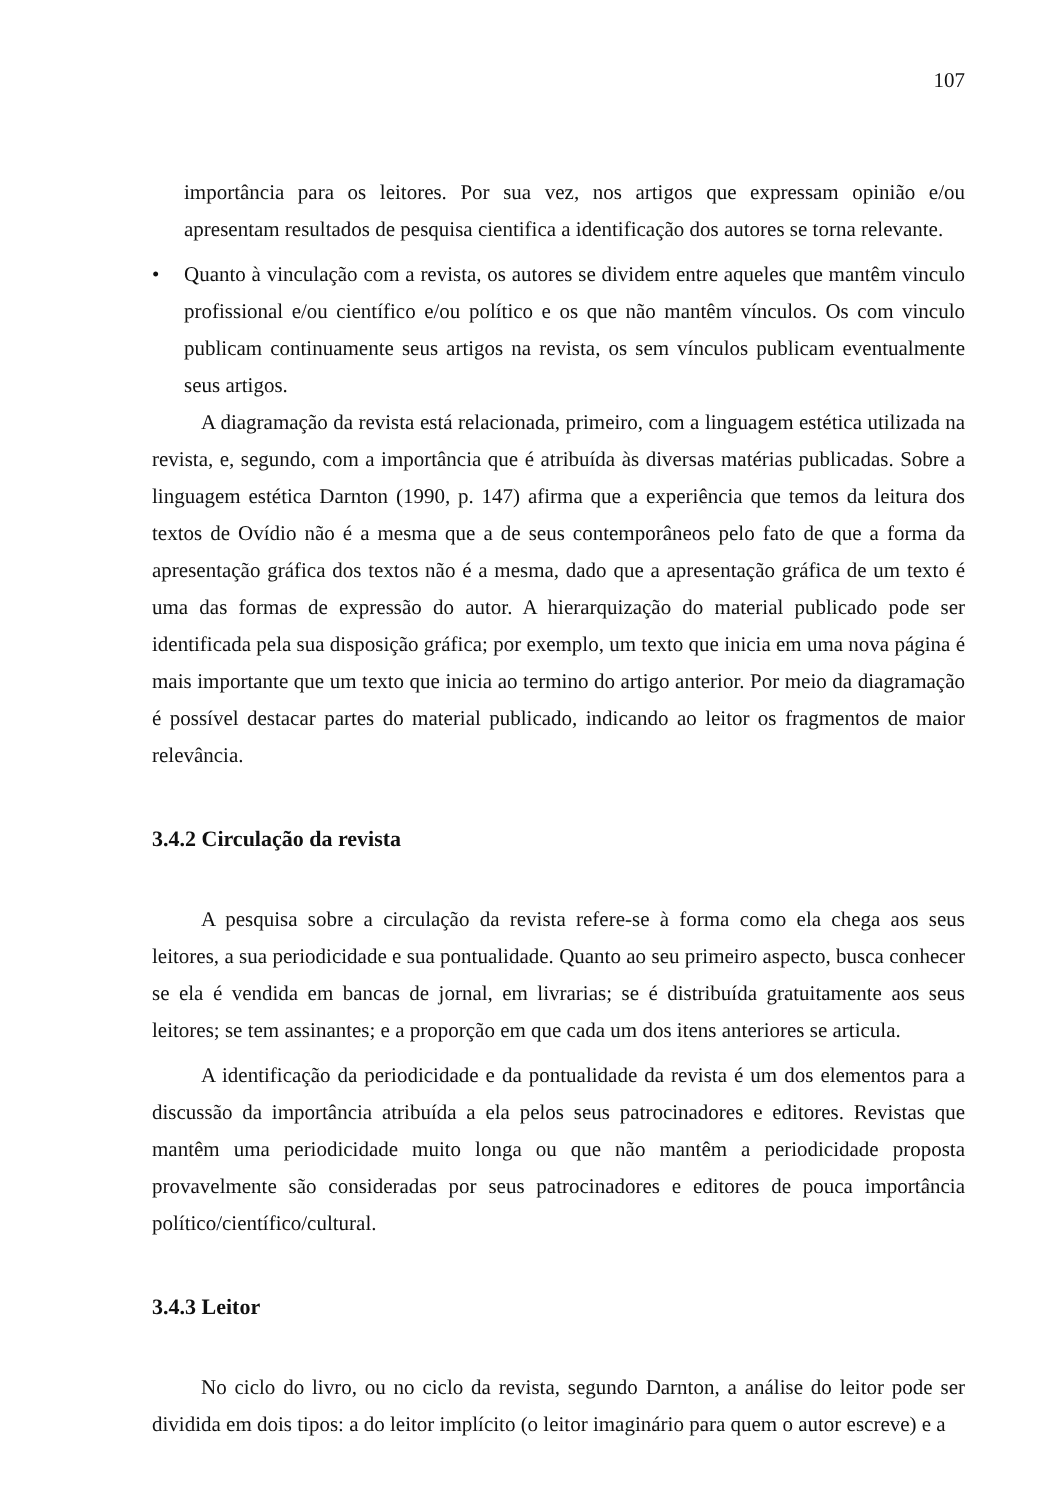107
importância para os leitores. Por sua vez, nos artigos que expressam opinião e/ou apresentam resultados de pesquisa cientifica a identificação dos autores se torna relevante.
• Quanto à vinculação com a revista, os autores se dividem entre aqueles que mantêm vinculo profissional e/ou científico e/ou político e os que não mantêm vínculos. Os com vinculo publicam continuamente seus artigos na revista, os sem vínculos publicam eventualmente seus artigos.
A diagramação da revista está relacionada, primeiro, com a linguagem estética utilizada na revista, e, segundo, com a importância que é atribuída às diversas matérias publicadas. Sobre a linguagem estética Darnton (1990, p. 147) afirma que a experiência que temos da leitura dos textos de Ovídio não é a mesma que a de seus contemporâneos pelo fato de que a forma da apresentação gráfica dos textos não é a mesma, dado que a apresentação gráfica de um texto é uma das formas de expressão do autor. A hierarquização do material publicado pode ser identificada pela sua disposição gráfica; por exemplo, um texto que inicia em uma nova página é mais importante que um texto que inicia ao termino do artigo anterior. Por meio da diagramação é possível destacar partes do material publicado, indicando ao leitor os fragmentos de maior relevância.
3.4.2 Circulação da revista
A pesquisa sobre a circulação da revista refere-se à forma como ela chega aos seus leitores, a sua periodicidade e sua pontualidade. Quanto ao seu primeiro aspecto, busca conhecer se ela é vendida em bancas de jornal, em livrarias; se é distribuída gratuitamente aos seus leitores; se tem assinantes; e a proporção em que cada um dos itens anteriores se articula.
A identificação da periodicidade e da pontualidade da revista é um dos elementos para a discussão da importância atribuída a ela pelos seus patrocinadores e editores. Revistas que mantêm uma periodicidade muito longa ou que não mantêm a periodicidade proposta provavelmente são consideradas por seus patrocinadores e editores de pouca importância político/científico/cultural.
3.4.3 Leitor
No ciclo do livro, ou no ciclo da revista, segundo Darnton, a análise do leitor pode ser dividida em dois tipos: a do leitor implícito (o leitor imaginário para quem o autor escreve) e a